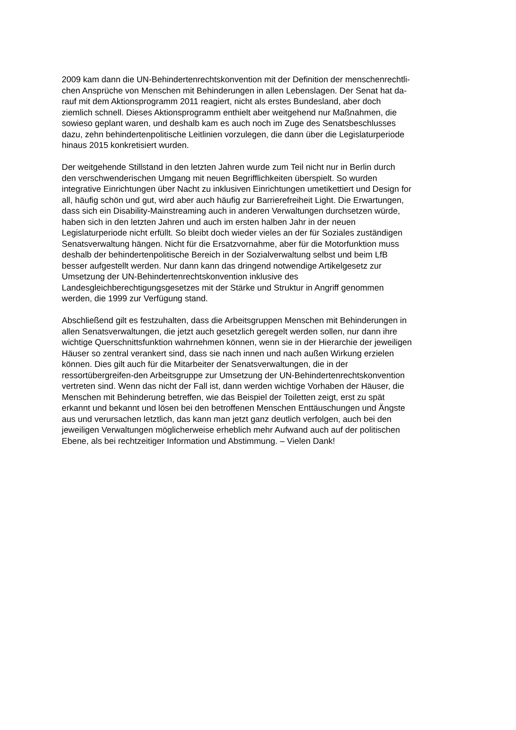2009 kam dann die UN-Behindertenrechtskonvention mit der Definition der menschenrechtli-
chen Ansprüche von Menschen mit Behinderungen in allen Lebenslagen. Der Senat hat da-
rauf mit dem Aktionsprogramm 2011 reagiert, nicht als erstes Bundesland, aber doch
ziemlich schnell. Dieses Aktionsprogramm enthielt aber weitgehend nur Maßnahmen, die
sowieso geplant waren, und deshalb kam es auch noch im Zuge des Senatsbeschlusses
dazu, zehn behindertenpolitische Leitlinien vorzulegen, die dann über die Legislaturperiode
hinaus 2015 konkretisiert wurden.
Der weitgehende Stillstand in den letzten Jahren wurde zum Teil nicht nur in Berlin durch
den verschwenderischen Umgang mit neuen Begrifflichkeiten überspielt. So wurden
integrative Einrichtungen über Nacht zu inklusiven Einrichtungen umetikettiert und Design for
all, häufig schön und gut, wird aber auch häufig zur Barrierefreiheit Light. Die Erwartungen,
dass sich ein Disability-Mainstreaming auch in anderen Verwaltungen durchsetzen würde,
haben sich in den letzten Jahren und auch im ersten halben Jahr in der neuen
Legislaturperiode nicht erfüllt. So bleibt doch wieder vieles an der für Soziales zuständigen
Senatsverwaltung hängen. Nicht für die Ersatzvornahme, aber für die Motorfunktion muss
deshalb der behindertenpolitische Bereich in der Sozialverwaltung selbst und beim LfB
besser aufgestellt werden. Nur dann kann das dringend notwendige Artikelgesetz zur
Umsetzung der UN-Behindertenrechtskonvention inklusive des
Landesgleichberechtigungsgesetzes mit der Stärke und Struktur in Angriff genommen
werden, die 1999 zur Verfügung stand.
Abschließend gilt es festzuhalten, dass die Arbeitsgruppen Menschen mit Behinderungen in
allen Senatsverwaltungen, die jetzt auch gesetzlich geregelt werden sollen, nur dann ihre
wichtige Querschnittsfunktion wahrnehmen können, wenn sie in der Hierarchie der jeweiligen
Häuser so zentral verankert sind, dass sie nach innen und nach außen Wirkung erzielen
können. Dies gilt auch für die Mitarbeiter der Senatsverwaltungen, die in der
ressortübergreifen-den Arbeitsgruppe zur Umsetzung der UN-Behindertenrechtskonvention
vertreten sind. Wenn das nicht der Fall ist, dann werden wichtige Vorhaben der Häuser, die
Menschen mit Behinderung betreffen, wie das Beispiel der Toiletten zeigt, erst zu spät
erkannt und bekannt und lösen bei den betroffenen Menschen Enttäuschungen und Ängste
aus und verursachen letztlich, das kann man jetzt ganz deutlich verfolgen, auch bei den
jeweiligen Verwaltungen möglicherweise erheblich mehr Aufwand auch auf der politischen
Ebene, als bei rechtzeitiger Information und Abstimmung. – Vielen Dank!